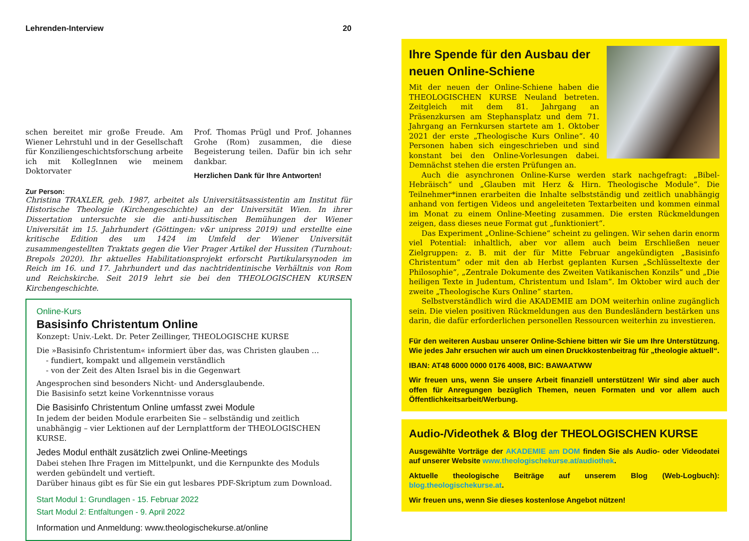Lehrenden-Interview 20
schen bereitet mir große Freude. Am Wiener Lehrstuhl und in der Gesellschaft für Konziliengeschichtsforschung arbeite ich mit KollegInnen wie meinem Doktorvater
Prof. Thomas Prügl und Prof. Johannes Grohe (Rom) zusammen, die diese Begeisterung teilen. Dafür bin ich sehr dankbar.
Herzlichen Dank für Ihre Antworten!
Zur Person:
Christina TRAXLER, geb. 1987, arbeitet als Universitätsassistentin am Institut für Historische Theologie (Kirchengeschichte) an der Universität Wien. In ihrer Dissertation untersuchte sie die anti-hussitischen Bemühungen der Wiener Universität im 15. Jahrhundert (Göttingen: v&r unipress 2019) und erstellte eine kritische Edition des um 1424 im Umfeld der Wiener Universität zusammengestellten Traktats gegen die Vier Prager Artikel der Hussiten (Turnhout: Brepols 2020). Ihr aktuelles Habilitationsprojekt erforscht Partikularsynoden im Reich im 16. und 17. Jahrhundert und das nachtridentinische Verhältnis von Rom und Reichskirche. Seit 2019 lehrt sie bei den THEOLOGISCHEN KURSEN Kirchengeschichte.
Online-Kurs
Basisinfo Christentum Online
Konzept: Univ.-Lekt. Dr. Peter Zeillinger, THEOLOGISCHE KURSE
Die »Basisinfo Christentum« informiert über das, was Christen glauben …
- fundiert, kompakt und allgemein verständlich
- von der Zeit des Alten Israel bis in die Gegenwart
Angesprochen sind besonders Nicht- und Andersglaubende.
Die Basisinfo setzt keine Vorkenntnisse voraus
Die Basisinfo Christentum Online umfasst zwei Module
In jedem der beiden Module erarbeiten Sie – selbständig und zeitlich unabhängig – vier Lektionen auf der Lernplattform der THEOLOGISCHEN KURSE.
Jedes Modul enthält zusätzlich zwei Online-Meetings
Dabei stehen Ihre Fragen im Mittelpunkt, und die Kernpunkte des Moduls werden gebündelt und vertieft.
Darüber hinaus gibt es für Sie ein gut lesbares PDF-Skriptum zum Download.
Start Modul 1: Grundlagen - 15. Februar 2022
Start Modul 2: Entfaltungen - 9. April 2022
Information und Anmeldung: www.theologischekurse.at/online
Ihre Spende für den Ausbau der neuen Online-Schiene
Mit der neuen der Online-Schiene haben die THEOLOGISCHEN KURSE Neuland betreten. Zeitgleich mit dem 81. Jahrgang an Präsenzkursen am Stephansplatz und dem 71. Jahrgang an Fernkursen startete am 1. Oktober 2021 der erste „Theologische Kurs Online“. 40 Personen haben sich eingeschrieben und sind konstant bei den Online-Vorlesungen dabei. Demnächst stehen die ersten Prüfungen an.
Auch die asynchronen Online-Kurse werden stark nachgefragt: „Bibel-Hebräisch“ und „Glauben mit Herz & Hirn. Theologische Module“. Die Teilnehmer*innen erarbeiten die Inhalte selbstständig und zeitlich unabhängig anhand von fertigen Videos und angeleiteten Textarbeiten und kommen einmal im Monat zu einem Online-Meeting zusammen. Die ersten Rückmeldungen zeigen, dass dieses neue Format gut „funktioniert“.
Das Experiment „Online-Schiene“ scheint zu gelingen. Wir sehen darin enorm viel Potential: inhaltlich, aber vor allem auch beim Erschließen neuer Zielgruppen: z. B. mit der für Mitte Februar angekündigten „Basisinfo Christentum“ oder mit den ab Herbst geplanten Kursen „Schlüsseltexte der Philosophie“, „Zentrale Dokumente des Zweiten Vatikanischen Konzils“ und „Die heiligen Texte in Judentum, Christentum und Islam“. Im Oktober wird auch der zweite „Theologische Kurs Online“ starten.
Selbstverständlich wird die AKADEMIE am DOM weiterhin online zugänglich sein. Die vielen positiven Rückmeldungen aus den Bundesländern bestärken uns darin, die dafür erforderlichen personellen Ressourcen weiterhin zu investieren.
Für den weiteren Ausbau unserer Online-Schiene bitten wir Sie um Ihre Unterstützung. Wie jedes Jahr ersuchen wir auch um einen Druckkostenbeitrag für „theologie aktuell“.
IBAN: AT48 6000 0000 0176 4008, BIC: BAWAATWW
Wir freuen uns, wenn Sie unsere Arbeit finanziell unterstützen! Wir sind aber auch offen für Anregungen bezüglich Themen, neuen Formaten und vor allem auch Öffentlichkeitsarbeit/Werbung.
Audio-/Videothek & Blog der THEOLOGISCHEN KURSE
Ausgewählte Vorträge der AKADEMIE am DOM finden Sie als Audio- oder Videodatei auf unserer Website www.theologischekurse.at/audiothek.
Aktuelle theologische Beiträge auf unserem Blog (Web-Logbuch): blog.theologischekurse.at.
Wir freuen uns, wenn Sie dieses kostenlose Angebot nützen!